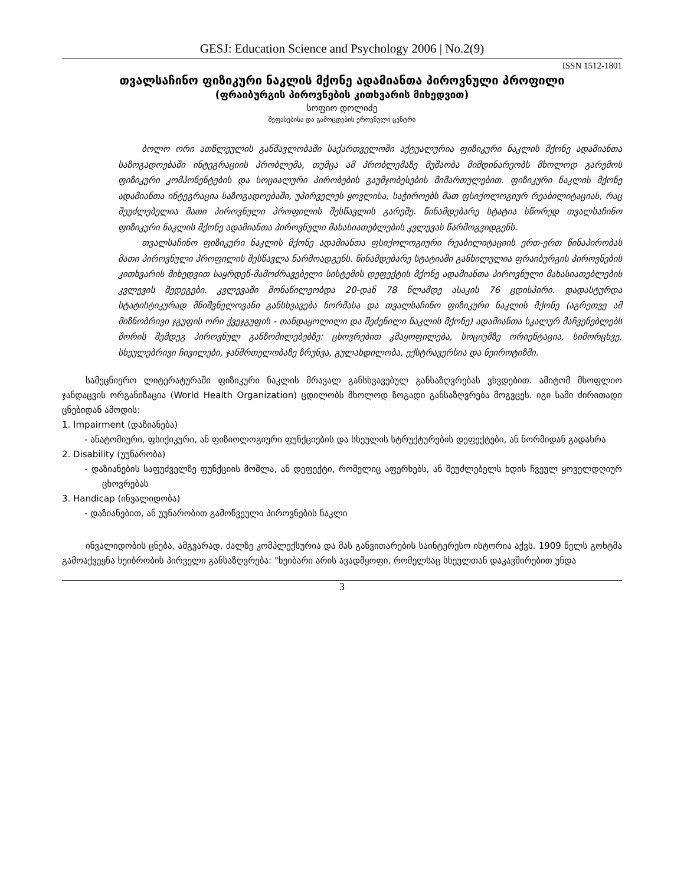GESJ: Education Science and Psychology 2006 | No.2(9)
ISSN 1512-1801
თვალსაჩინო ფიზიკური ნაკლის მქონე ადამიანთა პიროვნული პროფილი
(ფრაიბურგის პიროვნების კითხვარის მიხედვით)
სოფიო დოლიძე
შეფასებისა და გამოცდების ეროვნული ცენტრი
ბოლო ორი ათწლეულის განმავლობაში საქართველოში აქტუალურია ფიზიკური ნაკლის მქონე ადამიანთა საზოგადოებაში ინტეგრაციის პრობლემა, თუმცა ამ პრობლემაზე მუშაობა მიმდინარეობს მხოლოდ გარემოს ფიზიკური კომპონენტების და სოციალური პირობების გაუმჯობესების მიმართულებით. ფიზიკური ნაკლის მქონე ადამიანთა ინტეგრაცია საზოგადოებაში, უპირველეს ყოვლისა, საჭიროებს მათ ფსიქოლოგიურ რეაბილიტაციას, რაც შეუძლებელია მათი პიროვნული პროფილის შესწავლის გარეშე. წინამდებარე სტატია სწორედ თვალსაჩინო ფიზიკური ნაკლის მქონე ადამიანთა პიროვნული მახასიათებლების კვლევას წარმოგვიდგენს.
თვალსაჩინო ფიზიკური ნაკლის მქონე ადამიანთა ფსიქოლოგიური რეაბილიტაციის ერთ-ერთ წინაპირობას მათი პიროვნული პროფილის შესწავლა წარმოადგენს. წინამდებარე სტატიაში განხილულია ფრაიბურგის პიროვნების კითხვარის მიხედვით საყრდენ-მამოძრავებელი სისტემის დეფექტის მქონე ადამიანთა პიროვნული მახასიათებლების კვლევის შედეგები. კვლევაში მონაწილეობდა 20-დან 78 წლამდე ასაკის 76 ცდისპირი. დადასტურდა სტატისტიკურად მნიშვნელოვანი განსხვავება ნორმასა და თვალსაჩინო ფიზიკური ნაკლის მქონე (აგრეთვე ამ მიზნობრივი ჯგუფის ორი ქვეჯგუფის - თანდაყოლილი და შეძენილი ნაკლის მქონე) ადამიანთა სკალურ მაჩვენებლებს შორის შემდეგ პიროვნულ განზომილებებზე: ცხოვრებით კმაყოფილება, სოციუმზე ორიენტაცია, სიმორცხვე, სხეულებრივი ჩივილები, ჯანმრთელობაზე ზრუნვა, გულახდილობა, ექსტრავერსია და ნეიროტიზმი.
სამეცნიერო ლიტერატურაში ფიზიკური ნაკლის მრავალ განსხვავებულ განსაზღვრებას ვხვდებით. ამიტომ მსოფლიო ჯანდაცვის ორგანიზაცია (World Health Organization) ცდილობს მხოლოდ ზოგადი განსაზღვრება მოგვცეს. იგი სამი ძირითადი ცნებიდან ამოდის:
1. Impairment (დაზიანება)
- ანატომიური, ფსიქიკური, ან ფიზიოლოგიური ფუნქციების და სხეულის სტრუქტურების დეფექტები, ან ნორმიდან გადახრა
2. Disability (უუნარობა)
- დაზიანების საფუძველზე ფუნქციის მოშლა, ან დეფექტი, რომელიც აფერხებს, ან შეუძლებელს ხდის ჩვეულ ყოველდღიურ ცხოვრებას
3. Handicap (ინვალიდობა)
- დაზიანებით, ან უუნარობით გამოწვეული პიროვნების ნაკლი
ინვალიდობის ცნება, ამგვარად, ძალზე კომპლექსურია და მას განვითარების საინტერესო ისტორია აქვს. 1909 წელს გოხტმა გამოაქვეყნა ხეიბრობის პირველი განსაზღვრება: "ხეიბარი არის ავადმყოფი, რომელსაც სხეულთან დაკავშირებით უნდა
3